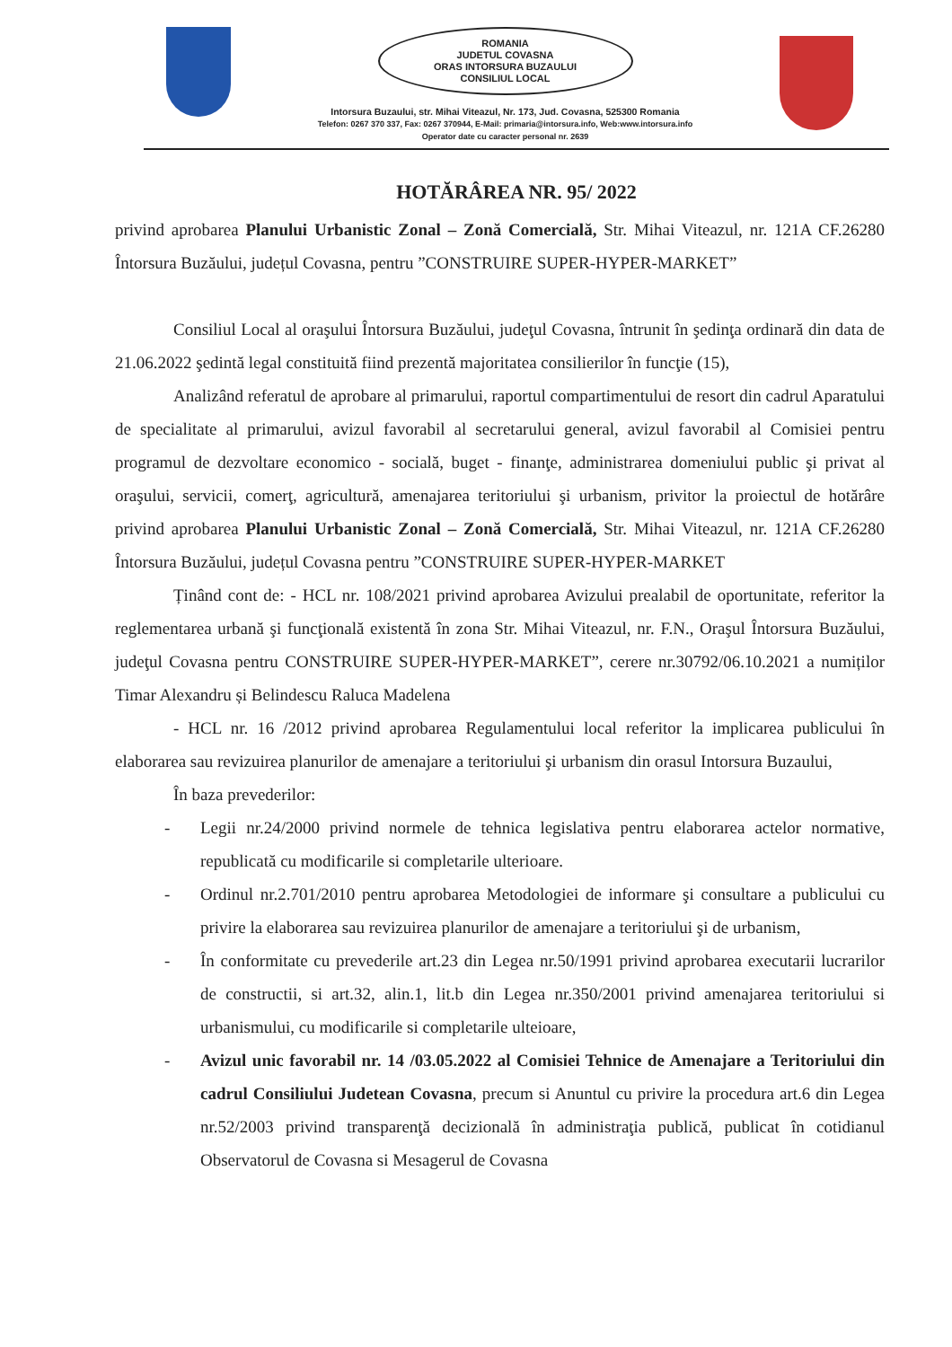ROMANIA
JUDETUL COVASNA
ORAS INTORSURA BUZAULUI
CONSILIUL LOCAL
Intorsura Buzaului, str. Mihai Viteazul, Nr. 173, Jud. Covasna, 525300 Romania
Telefon: 0267 370 337, Fax: 0267 370944, E-Mail: primaria@intorsura.info, Web:www.intorsura.info
Operator date cu caracter personal nr. 2639
HOTĂRÂREA NR. 95/ 2022
privind aprobarea Planului Urbanistic Zonal – Zonă Comercială, Str. Mihai Viteazul, nr. 121A CF.26280 Întorsura Buzăului, județul Covasna, pentru ”CONSTRUIRE SUPER-HYPER-MARKET”
Consiliul Local al oraşului Întorsura Buzăului, judeţul Covasna, întrunit în şedinţa ordinară din data de 21.06.2022 şedintă legal constituită fiind prezentă majoritatea consilierilor în funcţie (15),
Analizând referatul de aprobare al primarului, raportul compartimentului de resort din cadrul Aparatului de specialitate al primarului, avizul favorabil al secretarului general, avizul favorabil al Comisiei pentru programul de dezvoltare economico - socială, buget - finanţe, administrarea domeniului public şi privat al oraşului, servicii, comerţ, agricultură, amenajarea teritoriului şi urbanism, privitor la proiectul de hotărâre privind aprobarea Planului Urbanistic Zonal – Zonă Comercială, Str. Mihai Viteazul, nr. 121A CF.26280 Întorsura Buzăului, județul Covasna pentru ”CONSTRUIRE SUPER-HYPER-MARKET
Ținând cont de: - HCL nr. 108/2021 privind aprobarea Avizului prealabil de oportunitate, referitor la reglementarea urbană şi funcţională existentă în zona Str. Mihai Viteazul, nr. F.N., Oraşul Întorsura Buzăului, judeţul Covasna pentru CONSTRUIRE SUPER-HYPER-MARKET”, cerere nr.30792/06.10.2021 a numiților Timar Alexandru și Belindescu Raluca Madelena
- HCL nr. 16 /2012 privind aprobarea Regulamentului local referitor la implicarea publicului în elaborarea sau revizuirea planurilor de amenajare a teritoriului şi urbanism din orasul Intorsura Buzaului,
În baza prevederilor:
- Legii nr.24/2000 privind normele de tehnica legislativa pentru elaborarea actelor normative, republicată cu modificarile si completarile ulterioare.
- Ordinul nr.2.701/2010 pentru aprobarea Metodologiei de informare şi consultare a publicului cu privire la elaborarea sau revizuirea planurilor de amenajare a teritoriului şi de urbanism,
- În conformitate cu prevederile art.23 din Legea nr.50/1991 privind aprobarea executarii lucrarilor de constructii, si art.32, alin.1, lit.b din Legea nr.350/2001 privind amenajarea teritoriului si urbanismului, cu modificarile si completarile ulteioare,
- Avizul unic favorabil nr. 14 /03.05.2022 al Comisiei Tehnice de Amenajare a Teritoriului din cadrul Consiliului Judetean Covasna, precum si Anuntul cu privire la procedura art.6 din Legea nr.52/2003 privind transparenţă decizională în administraţia publică, publicat în cotidianul Observatorul de Covasna si Mesagerul de Covasna